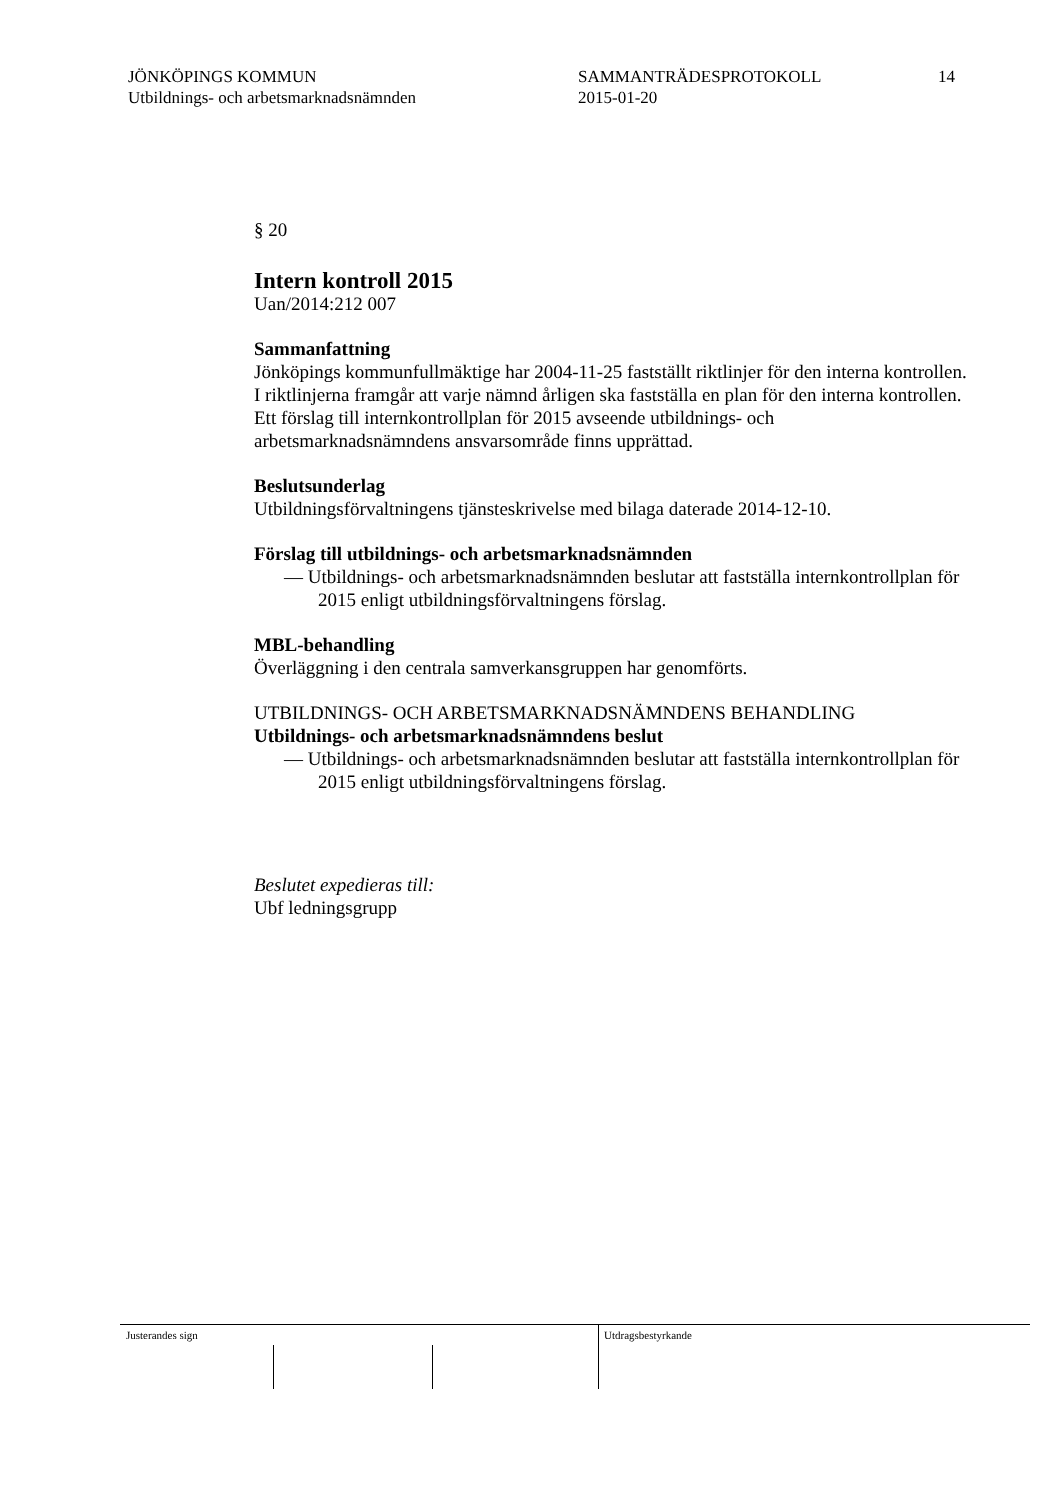JÖNKÖPINGS KOMMUN
Utbildnings- och arbetsmarknadsnämnden
SAMMANTRÄDESPROTOKOLL
2015-01-20
14
§ 20
Intern kontroll 2015
Uan/2014:212 007
Sammanfattning
Jönköpings kommunfullmäktige har 2004-11-25 fastställt riktlinjer för den interna kontrollen. I riktlinjerna framgår att varje nämnd årligen ska fastställa en plan för den interna kontrollen. Ett förslag till internkontrollplan för 2015 avseende utbildnings- och arbetsmarknadsnämndens ansvarsområde finns upprättad.
Beslutsunderlag
Utbildningsförvaltningens tjänsteskrivelse med bilaga daterade 2014-12-10.
Förslag till utbildnings- och arbetsmarknadsnämnden
— Utbildnings- och arbetsmarknadsnämnden beslutar att fastställa internkontrollplan för 2015 enligt utbildningsförvaltningens förslag.
MBL-behandling
Överläggning i den centrala samverkansgruppen har genomförts.
UTBILDNINGS- OCH ARBETSMARKNADSNÄMNDENS BEHANDLING
Utbildnings- och arbetsmarknadsnämndens beslut
— Utbildnings- och arbetsmarknadsnämnden beslutar att fastställa internkontrollplan för 2015 enligt utbildningsförvaltningens förslag.
Beslutet expedieras till:
Ubf ledningsgrupp
Justerandes sign Utdragsbestyrkande